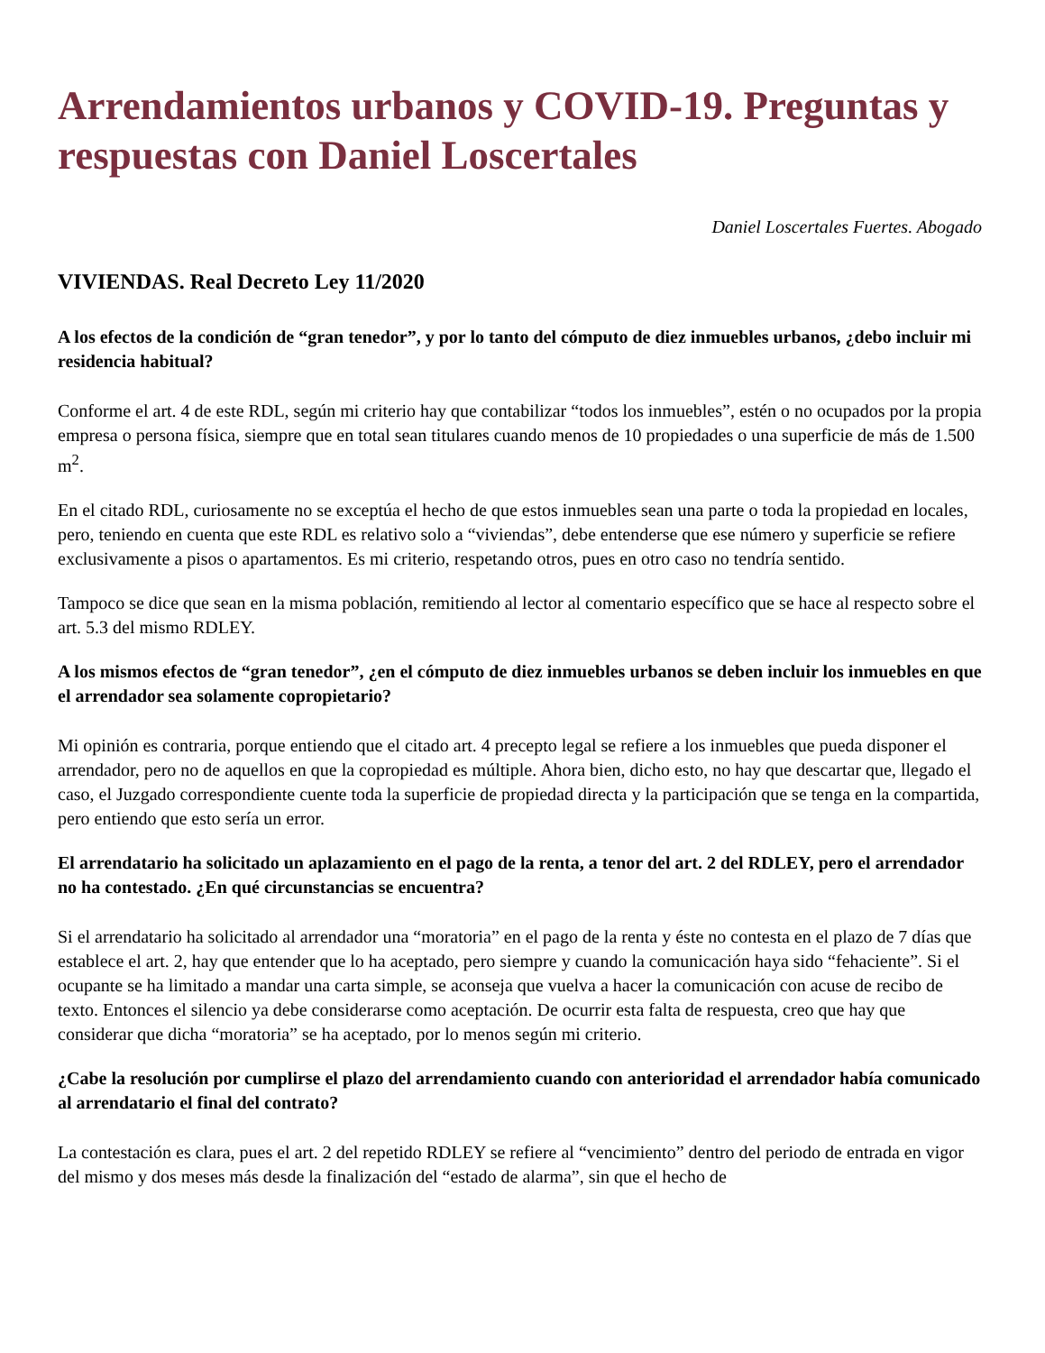Arrendamientos urbanos y COVID-19. Preguntas y respuestas con Daniel Loscertales
Daniel Loscertales Fuertes. Abogado
VIVIENDAS. Real Decreto Ley 11/2020
A los efectos de la condición de “gran tenedor”, y por lo tanto del cómputo de diez inmuebles urbanos, ¿debo incluir mi residencia habitual?
Conforme el art. 4 de este RDL, según mi criterio hay que contabilizar “todos los inmuebles”, estén o no ocupados por la propia empresa o persona física, siempre que en total sean titulares cuando menos de 10 propiedades o una superficie de más de 1.500 m<sup>2</sup>.
En el citado RDL, curiosamente no se exceptúa el hecho de que estos inmuebles sean una parte o toda la propiedad en locales, pero, teniendo en cuenta que este RDL es relativo solo a “viviendas”, debe entenderse que ese número y superficie se refiere exclusivamente a pisos o apartamentos. Es mi criterio, respetando otros, pues en otro caso no tendría sentido.
Tampoco se dice que sean en la misma población, remitiendo al lector al comentario específico que se hace al respecto sobre el art. 5.3 del mismo RDLEY.
A los mismos efectos de “gran tenedor”, ¿en el cómputo de diez inmuebles urbanos se deben incluir los inmuebles en que el arrendador sea solamente copropietario?
Mi opinión es contraria, porque entiendo que el citado art. 4 precepto legal se refiere a los inmuebles que pueda disponer el arrendador, pero no de aquellos en que la copropiedad es múltiple. Ahora bien, dicho esto, no hay que descartar que, llegado el caso, el Juzgado correspondiente cuente toda la superficie de propiedad directa y la participación que se tenga en la compartida, pero entiendo que esto sería un error.
El arrendatario ha solicitado un aplazamiento en el pago de la renta, a tenor del art. 2 del RDLEY, pero el arrendador no ha contestado. ¿En qué circunstancias se encuentra?
Si el arrendatario ha solicitado al arrendador una “moratoria” en el pago de la renta y éste no contesta en el plazo de 7 días que establece el art. 2, hay que entender que lo ha aceptado, pero siempre y cuando la comunicación haya sido “fehaciente”. Si el ocupante se ha limitado a mandar una carta simple, se aconseja que vuelva a hacer la comunicación con acuse de recibo de texto. Entonces el silencio ya debe considerarse como aceptación. De ocurrir esta falta de respuesta, creo que hay que considerar que dicha “moratoria” se ha aceptado, por lo menos según mi criterio.
¿Cabe la resolución por cumplirse el plazo del arrendamiento cuando con anterioridad el arrendador había comunicado al arrendatario el final del contrato?
La contestación es clara, pues el art. 2 del repetido RDLEY se refiere al “vencimiento” dentro del periodo de entrada en vigor del mismo y dos meses más desde la finalización del “estado de alarma”, sin que el hecho de